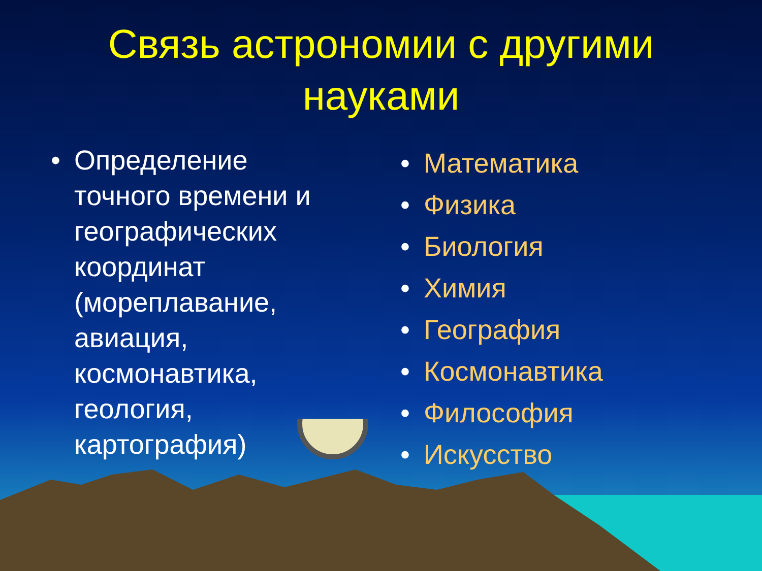Связь астрономии с другими
науками
• Определение точного времени и географических координат (мореплавание, авиация, космонавтика, геология, картография)
• Математика
• Физика
• Биология
• Химия
• География
• Космонавтика
• Философия
• Искусство